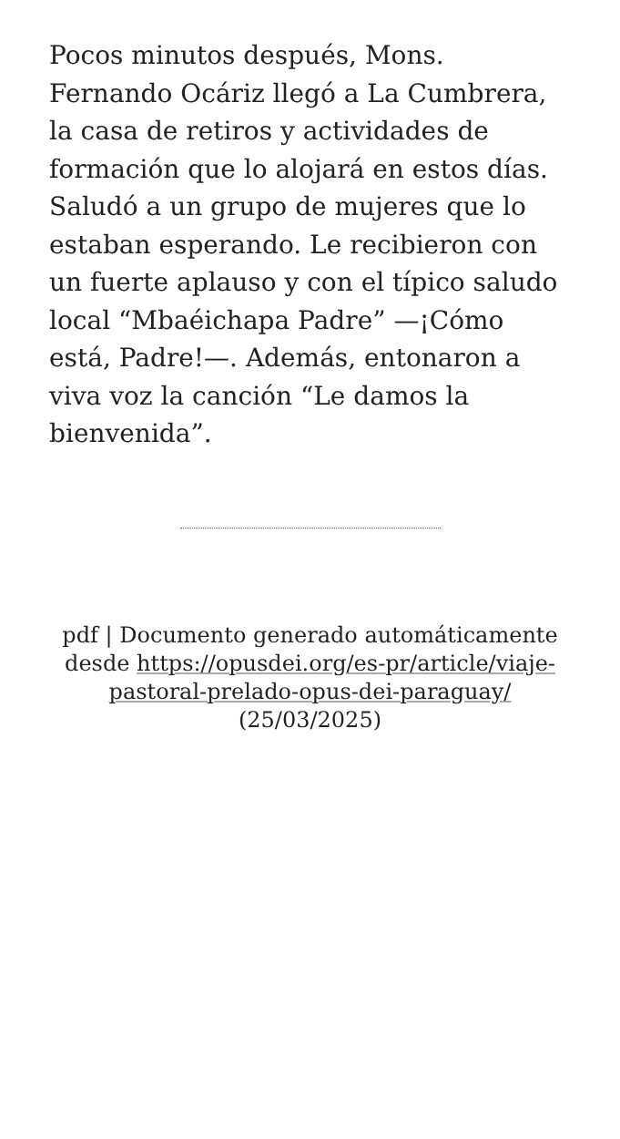Pocos minutos después, Mons. Fernando Ocáriz llegó a La Cumbrera, la casa de retiros y actividades de formación que lo alojará en estos días. Saludó a un grupo de mujeres que lo estaban esperando. Le recibieron con un fuerte aplauso y con el típico saludo local “Mbaéichapa Padre” —¡Cómo está, Padre!—. Además, entonaron a viva voz la canción “Le damos la bienvenida”.
pdf | Documento generado automáticamente desde https://opusdei.org/es-pr/article/viaje-pastoral-prelado-opus-dei-paraguay/ (25/03/2025)